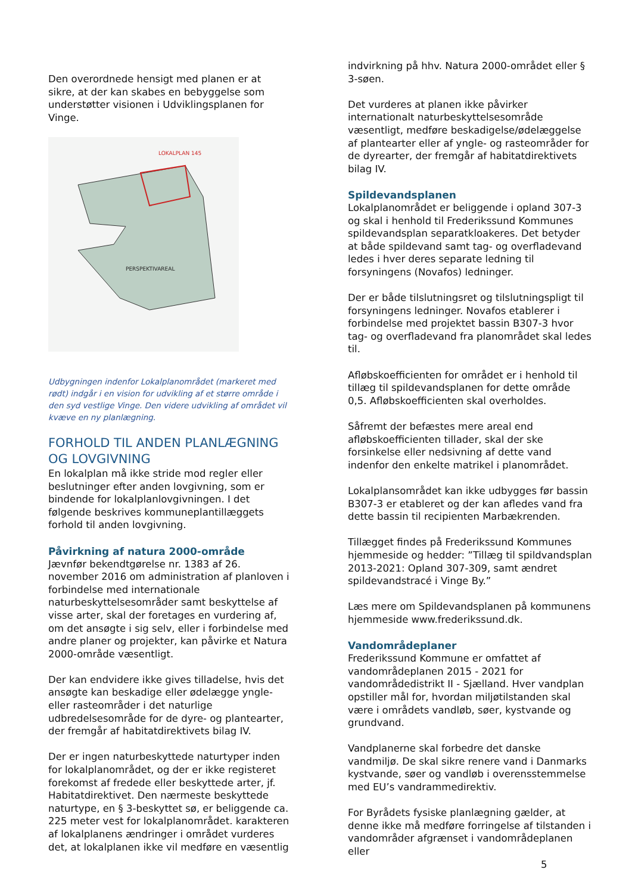Den overordnede hensigt med planen er at sikre, at der kan skabes en bebyggelse som understøtter visionen i Udviklingsplanen for Vinge.
LOKALPLAN 145
PERSPEKTIVAREAL
Udbygningen indenfor Lokalplanområdet (markeret med rødt) indgår i en vision for udvikling af et større område i den syd vestlige Vinge. Den videre udvikling af området vil kvæve en ny planlægning.
FORHOLD TIL ANDEN PLANLÆGNING OG LOVGIVNING
En lokalplan må ikke stride mod regler eller beslutninger efter anden lovgivning, som er bindende for lokalplanlovgivningen. I det følgende beskrives kommuneplantillæggets forhold til anden lovgivning.
Påvirkning af natura 2000-område
Jævnfør bekendtgørelse nr. 1383 af 26. november 2016 om administration af planloven i forbindelse med internationale naturbeskyttelsesområder samt beskyttelse af visse arter, skal der foretages en vurdering af, om det ansøgte i sig selv, eller i forbindelse med andre planer og projekter, kan påvirke et Natura 2000-område væsentligt.
Der kan endvidere ikke gives tilladelse, hvis det ansøgte kan beskadige eller ødelægge yngle- eller rasteområder i det naturlige udbredelsesområde for de dyre- og plantearter, der fremgår af habitatdirektivets bilag IV.
Der er ingen naturbeskyttede naturtyper inden for lokalplanområdet, og der er ikke registeret forekomst af fredede eller beskyttede arter, jf. Habitatdirektivet. Den nærmeste beskyttede naturtype, en § 3-beskyttet sø, er beliggende ca. 225 meter vest for lokalplanområdet. karakteren af lokalplanens ændringer i området vurderes det, at lokalplanen ikke vil medføre en væsentlig
indvirkning på hhv. Natura 2000-området eller § 3-søen.
Det vurderes at planen ikke påvirker internationalt naturbeskyttelsesområde væsentligt, medføre beskadigelse/ødelæggelse af plantearter eller af yngle- og rasteområder for de dyrearter, der fremgår af habitatdirektivets bilag IV.
Spildevandsplanen
Lokalplanområdet er beliggende i opland 307-3 og skal i henhold til Frederikssund Kommunes spildevandsplan separatkloakeres. Det betyder at både spildevand samt tag- og overfladevand ledes i hver deres separate ledning til forsyningens (Novafos) ledninger.
Der er både tilslutningsret og tilslutningspligt til forsyningens ledninger. Novafos etablerer i forbindelse med projektet bassin B307-3 hvor tag- og overfladevand fra planområdet skal ledes til.
Afløbskoefficienten for området er i henhold til tillæg til spildevandsplanen for dette område 0,5. Afløbskoefficienten skal overholdes.
Såfremt der befæstes mere areal end afløbskoefficienten tillader, skal der ske forsinkelse eller nedsivning af dette vand indenfor den enkelte matrikel i planområdet.
Lokalplansområdet kan ikke udbygges før bassin B307-3 er etableret og der kan afledes vand fra dette bassin til recipienten Marbækrenden.
Tillægget findes på Frederikssund Kommunes hjemmeside og hedder: ”Tillæg til spildvandsplan 2013-2021: Opland 307-309, samt ændret spildevandstracé i Vinge By.”
Læs mere om Spildevandsplanen på kommunens hjemmeside www.frederikssund.dk.
Vandområdeplaner
Frederikssund Kommune er omfattet af vandområdeplanen 2015 - 2021 for vandområdedistrikt II - Sjælland. Hver vandplan opstiller mål for, hvordan miljøtilstanden skal være i områdets vandløb, søer, kystvande og grundvand.
Vandplanerne skal forbedre det danske vandmiljø. De skal sikre renere vand i Danmarks kystvande, søer og vandløb i overensstemmelse med EU’s vandrammedirektiv.
For Byrådets fysiske planlægning gælder, at denne ikke må medføre forringelse af tilstanden i vandområder afgrænset i vandområdeplanen eller
5